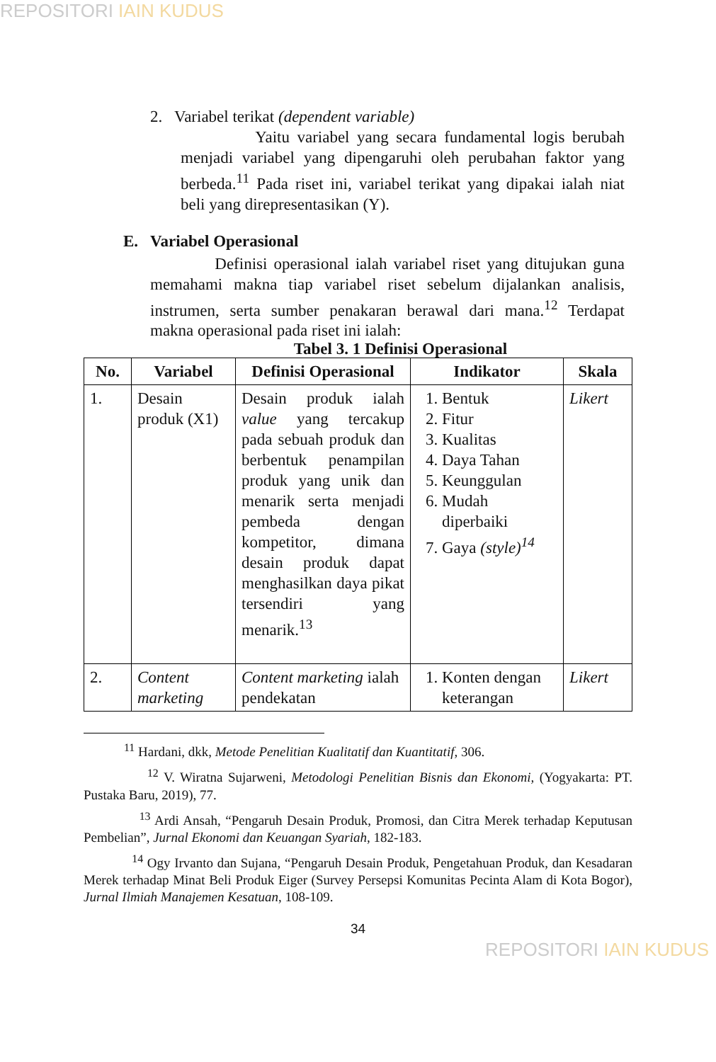REPOSITORI IAIN KUDUS
2. Variabel terikat (dependent variable)
Yaitu variabel yang secara fundamental logis berubah menjadi variabel yang dipengaruhi oleh perubahan faktor yang berbeda.<sup>11</sup> Pada riset ini, variabel terikat yang dipakai ialah niat beli yang direpresentasikan (Y).
E. Variabel Operasional
Definisi operasional ialah variabel riset yang ditujukan guna memahami makna tiap variabel riset sebelum dijalankan analisis, instrumen, serta sumber penakaran berawal dari mana.<sup>12</sup> Terdapat makna operasional pada riset ini ialah:
Tabel 3. 1 Definisi Operasional
| No. | Variabel | Definisi Operasional | Indikator | Skala |
| --- | --- | --- | --- | --- |
| 1. | Desain produk (X1) | Desain produk ialah value yang tercakup pada sebuah produk dan berbentuk penampilan produk yang unik dan menarik serta menjadi pembeda dengan kompetitor, dimana desain produk dapat menghasilkan daya pikat tersendiri yang menarik.<sup>13</sup> | 1. Bentuk 2. Fitur 3. Kualitas 4. Daya Tahan 5. Keunggulan 6. Mudah diperbaiki 7. Gaya (style)<sup>14</sup> | Likert |
| 2. | Content marketing | Content marketing ialah pendekatan | 1. Konten dengan keterangan | Likert |
<sup>11</sup> Hardani, dkk, Metode Penelitian Kualitatif dan Kuantitatif, 306.
<sup>12</sup> V. Wiratna Sujarweni, Metodologi Penelitian Bisnis dan Ekonomi, (Yogyakarta: PT. Pustaka Baru, 2019), 77.
<sup>13</sup> Ardi Ansah, “Pengaruh Desain Produk, Promosi, dan Citra Merek terhadap Keputusan Pembelian”, Jurnal Ekonomi dan Keuangan Syariah, 182-183.
<sup>14</sup> Ogy Irvanto dan Sujana, “Pengaruh Desain Produk, Pengetahuan Produk, dan Kesadaran Merek terhadap Minat Beli Produk Eiger (Survey Persepsi Komunitas Pecinta Alam di Kota Bogor), Jurnal Ilmiah Manajemen Kesatuan, 108-109.
34
REPOSITORI IAIN KUDUS